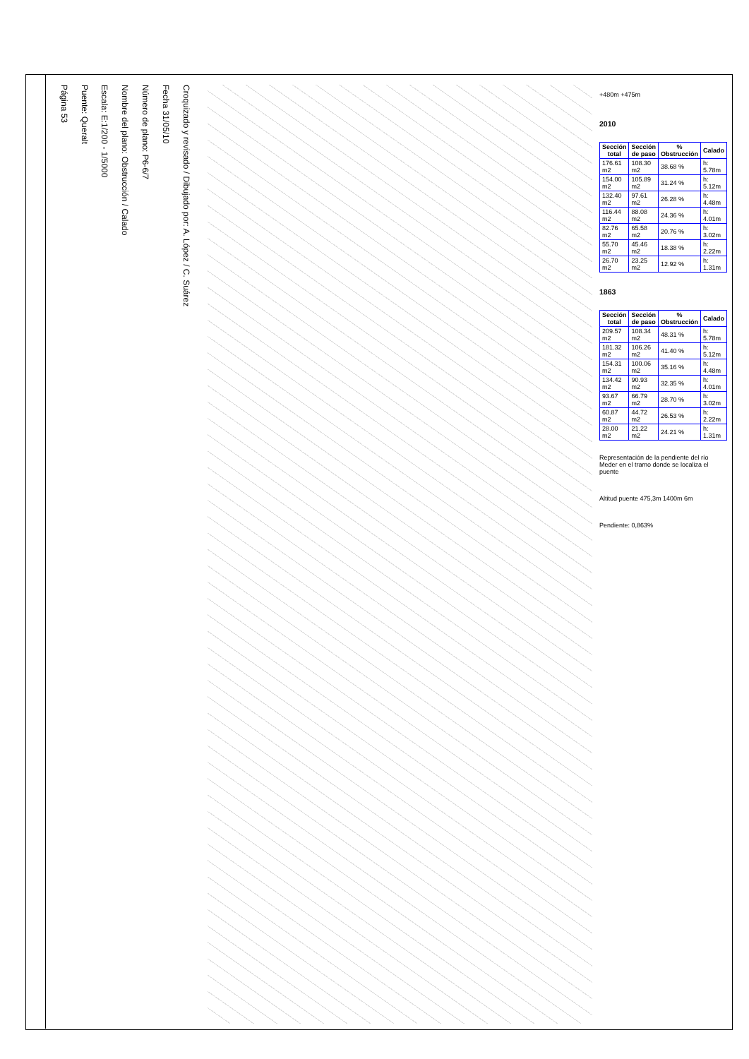Croquizado y revisado / Dibujado por: A. López / C. Suárez
Fecha 31/05/10
Número de plano: P6-6/7
Nombre del plano: Obstrucción / Calado
Escala: E:1/200 - 1/5000
Puente: Queralt
Página 53
+480m +475m
2010
| Sección total | Sección de paso | % Obstrucción | Calado |
| --- | --- | --- | --- |
| 176.61 m2 | 108.30 m2 | 38.68 % | h: 5.78m |
| 154.00 m2 | 105.89 m2 | 31.24 % | h: 5.12m |
| 132.40 m2 | 97.61 m2 | 26.28 % | h: 4.48m |
| 116.44 m2 | 88.08 m2 | 24.36 % | h: 4.01m |
| 82.76 m2 | 65.58 m2 | 20.76 % | h: 3.02m |
| 55.70 m2 | 45.46 m2 | 18.38 % | h: 2.22m |
| 26.70 m2 | 23.25 m2 | 12.92 % | h: 1.31m |
1863
| Sección total | Sección de paso | % Obstrucción | Calado |
| --- | --- | --- | --- |
| 209.57 m2 | 108.34 m2 | 48.31 % | h: 5.78m |
| 181.32 m2 | 106.26 m2 | 41.40 % | h: 5.12m |
| 154.31 m2 | 100.06 m2 | 35.16 % | h: 4.48m |
| 134.42 m2 | 90.93 m2 | 32.35 % | h: 4.01m |
| 93.67 m2 | 66.79 m2 | 28.70 % | h: 3.02m |
| 60.87 m2 | 44.72 m2 | 26.53 % | h: 2.22m |
| 28.00 m2 | 21.22 m2 | 24.21 % | h: 1.31m |
Representación de la pendiente del río Meder en el tramo donde se localiza el puente
Altitud puente 475,3m 1400m 6m
Pendiente: 0,863%